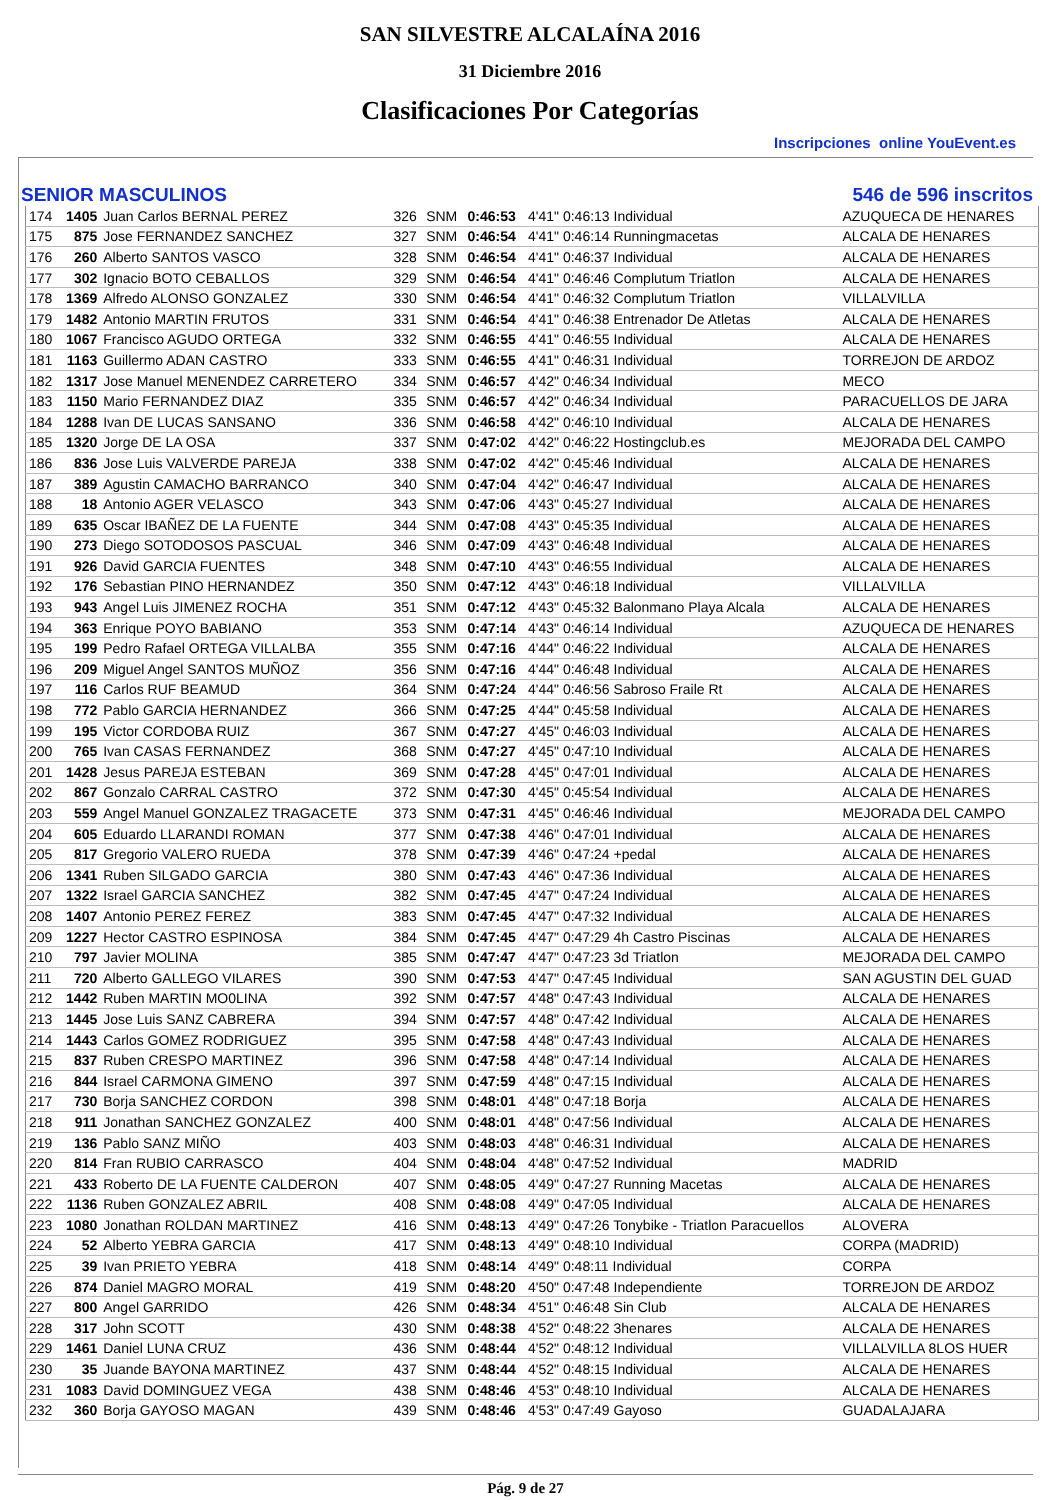SAN SILVESTRE ALCALAÍNA 2016
31 Diciembre 2016
Clasificaciones Por Categorías
Inscripciones online YouEvent.es
SENIOR MASCULINOS 546 de 596 inscritos
| 174 | 1405 | Juan Carlos BERNAL PEREZ | 326 | SNM | 0:46:53 | 4'41" 0:46:13 Individual | AZUQUECA DE HENARES |
| 175 | 875 | Jose FERNANDEZ SANCHEZ | 327 | SNM | 0:46:54 | 4'41" 0:46:14 Runningmacetas | ALCALA DE HENARES |
| 176 | 260 | Alberto SANTOS VASCO | 328 | SNM | 0:46:54 | 4'41" 0:46:37 Individual | ALCALA DE HENARES |
| 177 | 302 | Ignacio BOTO CEBALLOS | 329 | SNM | 0:46:54 | 4'41" 0:46:46 Complutum Triatlon | ALCALA DE HENARES |
| 178 | 1369 | Alfredo ALONSO GONZALEZ | 330 | SNM | 0:46:54 | 4'41" 0:46:32 Complutum Triatlon | VILLALVILLA |
| 179 | 1482 | Antonio MARTIN FRUTOS | 331 | SNM | 0:46:54 | 4'41" 0:46:38 Entrenador De Atletas | ALCALA DE HENARES |
| 180 | 1067 | Francisco AGUDO ORTEGA | 332 | SNM | 0:46:55 | 4'41" 0:46:55 Individual | ALCALA DE HENARES |
| 181 | 1163 | Guillermo ADAN CASTRO | 333 | SNM | 0:46:55 | 4'41" 0:46:31 Individual | TORREJON DE ARDOZ |
| 182 | 1317 | Jose Manuel MENENDEZ CARRETERO | 334 | SNM | 0:46:57 | 4'42" 0:46:34 Individual | MECO |
| 183 | 1150 | Mario FERNANDEZ DIAZ | 335 | SNM | 0:46:57 | 4'42" 0:46:34 Individual | PARACUELLOS DE JARA |
| 184 | 1288 | Ivan DE LUCAS SANSANO | 336 | SNM | 0:46:58 | 4'42" 0:46:10 Individual | ALCALA DE HENARES |
| 185 | 1320 | Jorge DE LA OSA | 337 | SNM | 0:47:02 | 4'42" 0:46:22 Hostingclub.es | MEJORADA DEL CAMPO |
| 186 | 836 | Jose Luis VALVERDE PAREJA | 338 | SNM | 0:47:02 | 4'42" 0:45:46 Individual | ALCALA DE HENARES |
| 187 | 389 | Agustin CAMACHO BARRANCO | 340 | SNM | 0:47:04 | 4'42" 0:46:47 Individual | ALCALA DE HENARES |
| 188 | 18 | Antonio AGER VELASCO | 343 | SNM | 0:47:06 | 4'43" 0:45:27 Individual | ALCALA DE HENARES |
| 189 | 635 | Oscar IBAÑEZ DE LA FUENTE | 344 | SNM | 0:47:08 | 4'43" 0:45:35 Individual | ALCALA DE HENARES |
| 190 | 273 | Diego SOTODOSOS PASCUAL | 346 | SNM | 0:47:09 | 4'43" 0:46:48 Individual | ALCALA DE HENARES |
| 191 | 926 | David GARCIA FUENTES | 348 | SNM | 0:47:10 | 4'43" 0:46:55 Individual | ALCALA DE HENARES |
| 192 | 176 | Sebastian PINO HERNANDEZ | 350 | SNM | 0:47:12 | 4'43" 0:46:18 Individual | VILLALVILLA |
| 193 | 943 | Angel Luis JIMENEZ ROCHA | 351 | SNM | 0:47:12 | 4'43" 0:45:32 Balonmano Playa Alcala | ALCALA DE HENARES |
| 194 | 363 | Enrique POYO BABIANO | 353 | SNM | 0:47:14 | 4'43" 0:46:14 Individual | AZUQUECA DE HENARES |
| 195 | 199 | Pedro Rafael ORTEGA VILLALBA | 355 | SNM | 0:47:16 | 4'44" 0:46:22 Individual | ALCALA DE HENARES |
| 196 | 209 | Miguel Angel SANTOS MUÑOZ | 356 | SNM | 0:47:16 | 4'44" 0:46:48 Individual | ALCALA DE HENARES |
| 197 | 116 | Carlos RUF BEAMUD | 364 | SNM | 0:47:24 | 4'44" 0:46:56 Sabroso Fraile Rt | ALCALA DE HENARES |
| 198 | 772 | Pablo GARCIA HERNANDEZ | 366 | SNM | 0:47:25 | 4'44" 0:45:58 Individual | ALCALA DE HENARES |
| 199 | 195 | Victor CORDOBA RUIZ | 367 | SNM | 0:47:27 | 4'45" 0:46:03 Individual | ALCALA DE HENARES |
| 200 | 765 | Ivan CASAS FERNANDEZ | 368 | SNM | 0:47:27 | 4'45" 0:47:10 Individual | ALCALA DE HENARES |
| 201 | 1428 | Jesus PAREJA ESTEBAN | 369 | SNM | 0:47:28 | 4'45" 0:47:01 Individual | ALCALA DE HENARES |
| 202 | 867 | Gonzalo CARRAL CASTRO | 372 | SNM | 0:47:30 | 4'45" 0:45:54 Individual | ALCALA DE HENARES |
| 203 | 559 | Angel Manuel GONZALEZ TRAGACETE | 373 | SNM | 0:47:31 | 4'45" 0:46:46 Individual | MEJORADA DEL CAMPO |
| 204 | 605 | Eduardo LLARANDI ROMAN | 377 | SNM | 0:47:38 | 4'46" 0:47:01 Individual | ALCALA DE HENARES |
| 205 | 817 | Gregorio VALERO RUEDA | 378 | SNM | 0:47:39 | 4'46" 0:47:24 +pedal | ALCALA DE HENARES |
| 206 | 1341 | Ruben SILGADO GARCIA | 380 | SNM | 0:47:43 | 4'46" 0:47:36 Individual | ALCALA DE HENARES |
| 207 | 1322 | Israel GARCIA SANCHEZ | 382 | SNM | 0:47:45 | 4'47" 0:47:24 Individual | ALCALA DE HENARES |
| 208 | 1407 | Antonio PEREZ FEREZ | 383 | SNM | 0:47:45 | 4'47" 0:47:32 Individual | ALCALA DE HENARES |
| 209 | 1227 | Hector CASTRO ESPINOSA | 384 | SNM | 0:47:45 | 4'47" 0:47:29 4h Castro Piscinas | ALCALA DE HENARES |
| 210 | 797 | Javier MOLINA | 385 | SNM | 0:47:47 | 4'47" 0:47:23 3d Triatlon | MEJORADA DEL CAMPO |
| 211 | 720 | Alberto GALLEGO VILARES | 390 | SNM | 0:47:53 | 4'47" 0:47:45 Individual | SAN AGUSTIN DEL GUAD |
| 212 | 1442 | Ruben MARTIN MO0LINA | 392 | SNM | 0:47:57 | 4'48" 0:47:43 Individual | ALCALA DE HENARES |
| 213 | 1445 | Jose Luis SANZ CABRERA | 394 | SNM | 0:47:57 | 4'48" 0:47:42 Individual | ALCALA DE HENARES |
| 214 | 1443 | Carlos GOMEZ RODRIGUEZ | 395 | SNM | 0:47:58 | 4'48" 0:47:43 Individual | ALCALA DE HENARES |
| 215 | 837 | Ruben CRESPO MARTINEZ | 396 | SNM | 0:47:58 | 4'48" 0:47:14 Individual | ALCALA DE HENARES |
| 216 | 844 | Israel CARMONA GIMENO | 397 | SNM | 0:47:59 | 4'48" 0:47:15 Individual | ALCALA DE HENARES |
| 217 | 730 | Borja SANCHEZ CORDON | 398 | SNM | 0:48:01 | 4'48" 0:47:18 Borja | ALCALA DE HENARES |
| 218 | 911 | Jonathan SANCHEZ GONZALEZ | 400 | SNM | 0:48:01 | 4'48" 0:47:56 Individual | ALCALA DE HENARES |
| 219 | 136 | Pablo SANZ MIÑO | 403 | SNM | 0:48:03 | 4'48" 0:46:31 Individual | ALCALA DE HENARES |
| 220 | 814 | Fran RUBIO CARRASCO | 404 | SNM | 0:48:04 | 4'48" 0:47:52 Individual | MADRID |
| 221 | 433 | Roberto DE LA FUENTE CALDERON | 407 | SNM | 0:48:05 | 4'49" 0:47:27 Running Macetas | ALCALA DE HENARES |
| 222 | 1136 | Ruben GONZALEZ ABRIL | 408 | SNM | 0:48:08 | 4'49" 0:47:05 Individual | ALCALA DE HENARES |
| 223 | 1080 | Jonathan ROLDAN MARTINEZ | 416 | SNM | 0:48:13 | 4'49" 0:47:26 Tonybike - Triatlon Paracuellos | ALOVERA |
| 224 | 52 | Alberto YEBRA GARCIA | 417 | SNM | 0:48:13 | 4'49" 0:48:10 Individual | CORPA (MADRID) |
| 225 | 39 | Ivan PRIETO YEBRA | 418 | SNM | 0:48:14 | 4'49" 0:48:11 Individual | CORPA |
| 226 | 874 | Daniel MAGRO MORAL | 419 | SNM | 0:48:20 | 4'50" 0:47:48 Independiente | TORREJON DE ARDOZ |
| 227 | 800 | Angel GARRIDO | 426 | SNM | 0:48:34 | 4'51" 0:46:48 Sin Club | ALCALA DE HENARES |
| 228 | 317 | John SCOTT | 430 | SNM | 0:48:38 | 4'52" 0:48:22 3henares | ALCALA DE HENARES |
| 229 | 1461 | Daniel LUNA CRUZ | 436 | SNM | 0:48:44 | 4'52" 0:48:12 Individual | VILLALVILLA 8LOS HUER |
| 230 | 35 | Juande BAYONA MARTINEZ | 437 | SNM | 0:48:44 | 4'52" 0:48:15 Individual | ALCALA DE HENARES |
| 231 | 1083 | David DOMINGUEZ VEGA | 438 | SNM | 0:48:46 | 4'53" 0:48:10 Individual | ALCALA DE HENARES |
| 232 | 360 | Borja GAYOSO MAGAN | 439 | SNM | 0:48:46 | 4'53" 0:47:49 Gayoso | GUADALAJARA |
Pág. 9 de 27